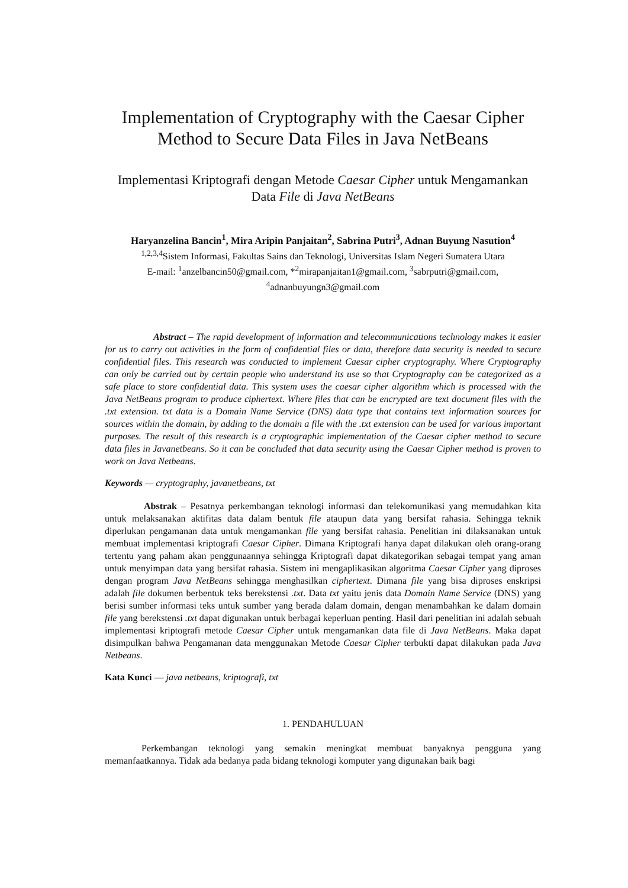Implementation of Cryptography with the Caesar Cipher Method to Secure Data Files in Java NetBeans
Implementasi Kriptografi dengan Metode Caesar Cipher untuk Mengamankan Data File di Java NetBeans
Haryanzelina Bancin<sup>1</sup>, Mira Aripin Panjaitan<sup>2</sup>, Sabrina Putri<sup>3</sup>, Adnan Buyung Nasution<sup>4</sup>
<sup>1,2,3,4</sup>Sistem Informasi, Fakultas Sains dan Teknologi, Universitas Islam Negeri Sumatera Utara
E-mail: <sup>1</sup>anzelbancin50@gmail.com, *<sup>2</sup>mirapanjaitan1@gmail.com, <sup>3</sup>sabrputri@gmail.com, <sup>4</sup>adnanbuyungn3@gmail.com
Abstract – The rapid development of information and telecommunications technology makes it easier for us to carry out activities in the form of confidential files or data, therefore data security is needed to secure confidential files. This research was conducted to implement Caesar cipher cryptography. Where Cryptography can only be carried out by certain people who understand its use so that Cryptography can be categorized as a safe place to store confidential data. This system uses the caesar cipher algorithm which is processed with the Java NetBeans program to produce ciphertext. Where files that can be encrypted are text document files with the .txt extension. txt data is a Domain Name Service (DNS) data type that contains text information sources for sources within the domain, by adding to the domain a file with the .txt extension can be used for various important purposes. The result of this research is a cryptographic implementation of the Caesar cipher method to secure data files in Javanetbeans. So it can be concluded that data security using the Caesar Cipher method is proven to work on Java Netbeans.
Keywords — cryptography, javanetbeans, txt
Abstrak – Pesatnya perkembangan teknologi informasi dan telekomunikasi yang memudahkan kita untuk melaksanakan aktifitas data dalam bentuk file ataupun data yang bersifat rahasia. Sehingga teknik diperlukan pengamanan data untuk mengamankan file yang bersifat rahasia. Penelitian ini dilaksanakan untuk membuat implementasi kriptografi Caesar Cipher. Dimana Kriptografi hanya dapat dilakukan oleh orang-orang tertentu yang paham akan penggunaannya sehingga Kriptografi dapat dikategorikan sebagai tempat yang aman untuk menyimpan data yang bersifat rahasia. Sistem ini mengaplikasikan algoritma Caesar Cipher yang diproses dengan program Java NetBeans sehingga menghasilkan ciphertext. Dimana file yang bisa diproses enskripsi adalah file dokumen berbentuk teks berekstensi .txt. Data txt yaitu jenis data Domain Name Service (DNS) yang berisi sumber informasi teks untuk sumber yang berada dalam domain, dengan menambahkan ke dalam domain file yang berekstensi .txt dapat digunakan untuk berbagai keperluan penting. Hasil dari penelitian ini adalah sebuah implementasi kriptografi metode Caesar Cipher untuk mengamankan data file di Java NetBeans. Maka dapat disimpulkan bahwa Pengamanan data menggunakan Metode Caesar Cipher terbukti dapat dilakukan pada Java Netbeans.
Kata Kunci — java netbeans, kriptografi, txt
1. PENDAHULUAN
Perkembangan teknologi yang semakin meningkat membuat banyaknya pengguna yang memanfaatkannya. Tidak ada bedanya pada bidang teknologi komputer yang digunakan baik bagi